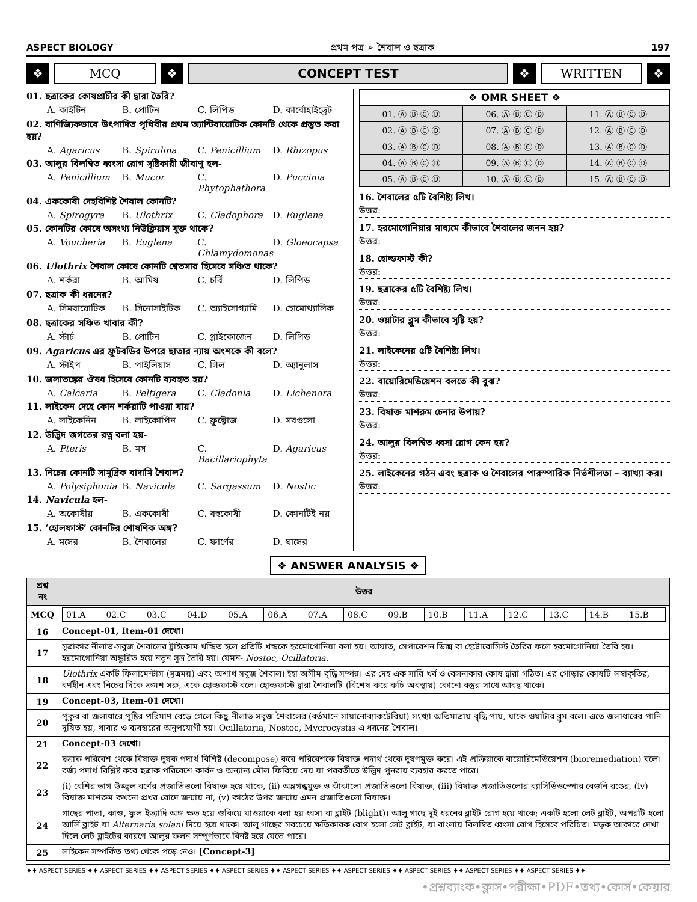ASPECT BIOLOGY প্রথম পত্র ➢ শৈবাল ও ছত্রাক 197
❖ MCQ ❖ CONCEPT TEST ❖ WRITTEN ❖
01. ছত্রাকের কোষপ্রাচীর কী দ্বারা তৈরি?
A. কাইটিন B. প্রোটিন C. লিপিড D. কার্বোহাইড্রেট
02. বাণিজ্যিকভাবে উৎপাদিত পৃথিবীর প্রথম অ্যান্টিবায়োটিক কোনটি থেকে প্রস্তুত করা হয়?
A. Agaricus B. Spirulina C. Penicillium D. Rhizopus
03. আলুর বিলম্বিত ধ্বংসা রোগ সৃষ্টিকারী জীবাণু হল-
A. Penicillium B. Mucor C. Phytophathora D. Puccinia
04. এককোষী দেহবিশিষ্ট শৈবাল কোনটি?
A. Spirogyra B. Ulothrix C. Cladophora D. Euglena
05. কোনটির কোষে অসংখ্য নিউক্লিয়াস যুক্ত থাকে?
A. Voucheria B. Euglena C. Chlamydomonas D. Gloeocapsa
06. Ulothrix শৈবাল কোষে কোনটি শ্বেতসার হিসেবে সঞ্চিত থাকে?
A. শর্করা B. আমিষ C. চর্বি D. লিপিড
07. ছত্রাক কী ধরনের?
A. সিমবায়োটিক B. সিনোসাইটিক C. অ্যাইসোগ্যামি D. হোমোথ্যালিক
08. ছত্রাকের সঞ্চিত খাবার কী?
A. স্টার্চ B. প্রোটিন C. গ্লাইকোজেন D. লিপিড
09. Agaricus এর ফ্রুটবডির উপরে ছাতার ন্যায় অংশকে কী বলে?
A. স্টাইপ B. পাইলিয়াস C. গিল D. অ্যানুলাস
10. জলাতঙ্কের ঔষধ হিসেবে কোনটি ব্যবহৃত হয়?
A. Calcaria B. Peltigera C. Cladonia D. Lichenora
11. লাইকেন দেহে কোন শর্করাটি পাওয়া যায়?
A. লাইকেনিন B. লাইকোপিন C. ফ্রুক্টোজ D. সবগুলো
12. উদ্ভিদ জগতের রত্ন বলা হয়-
A. Pteris B. মস C. Bacillariophyta D. Agaricus
13. নিচের কোনটি সামুদ্রিক বাদামি শৈবাল?
A. Polysiphonia B. Navicula C. Sargassum D. Nostic
14. Navicula হল-
A. অকোষীয় B. এককোষী C. বহুকোষী D. কোনটিই নয়
15. ‘হোলফাস্ট’ কোনটির শোষণিক অঙ্গ?
A. মসের B. শৈবালের C. ফার্ণের D. ঘাসের
| ❖ OMR SHEET ❖ | | |
| --- | --- | --- |
| 01. Ⓐ Ⓑ Ⓒ Ⓓ | 06. Ⓐ Ⓑ Ⓒ Ⓓ | 11. Ⓐ Ⓑ Ⓒ Ⓓ |
| 02. Ⓐ Ⓑ Ⓒ Ⓓ | 07. Ⓐ Ⓑ Ⓒ Ⓓ | 12. Ⓐ Ⓑ Ⓒ Ⓓ |
| 03. Ⓐ Ⓑ Ⓒ Ⓓ | 08. Ⓐ Ⓑ Ⓒ Ⓓ | 13. Ⓐ Ⓑ Ⓒ Ⓓ |
| 04. Ⓐ Ⓑ Ⓒ Ⓓ | 09. Ⓐ Ⓑ Ⓒ Ⓓ | 14. Ⓐ Ⓑ Ⓒ Ⓓ |
| 05. Ⓐ Ⓑ Ⓒ Ⓓ | 10. Ⓐ Ⓑ Ⓒ Ⓓ | 15. Ⓐ Ⓑ Ⓒ Ⓓ |
16. শৈবালের ৫টি বৈশিষ্ট্য লিখ।
উত্তর:
17. হরমোগোনিয়ার মাধ্যমে কীভাবে শৈবালের জনন হয়?
উত্তর:
18. হোল্ডফাস্ট কী?
উত্তর:
19. ছত্রাকের ৫টি বৈশিষ্ট্য লিখ।
উত্তর:
20. ওয়াটার ব্লুম কীভাবে সৃষ্টি হয়?
উত্তর:
21. লাইকেনের ৫টি বৈশিষ্ট্য লিখ।
উত্তর:
22. বায়োরিমেডিয়েশন বলতে কী বুঝ?
উত্তর:
23. বিষাক্ত মাশরুম চেনার উপায়?
উত্তর:
24. আলুর বিলম্বিত ধ্বসা রোগ কেন হয়?
উত্তর:
25. লাইকেনের গঠন এবং ছত্রাক ও শৈবালের পারস্পারিক নির্ভশীলতা – ব্যাখ্যা কর।
উত্তর:
❖ ANSWER ANALYSIS ❖
| প্রশ্ন নং | উত্তর |
| --- | --- |
| MCQ | / 01.A / 02.C / 03.C / 04.D / 05.A / 06.A / 07.A / 08.C / 09.B / 10.B / 11.A / 12.C / 13.C / 14.B / 15.B / |
| 16 | Concept-01, Item-01 দেখো। |
| 17 | সূত্রাকার নীলাভ-সবুজ শৈবালের ট্রাইকোম খন্ডিত হলে প্রতিটি খন্ডকে হরমোগোনিয়া বলা হয়। আঘাত, সেপারেশন ডিক্স বা হেটোরোসিস্ট তৈরির ফলে হরমোগোনিয়া তৈরি হয়। হরমোগোনিয়া অঙ্কুরিত হয়ে নতুন সূত্র তৈরি হয়। যেমন- Nostoc, Ocillatoria. |
| 18 | Ulothrix একটি ফিলামেন্টাস (সূত্রময়) এবং অশাখ সবুজ শৈবাল। ইহা অসীম বৃদ্ধি সম্পন্ন। এর দেহ এক সারি খর্ব ও বেলনাকার কোষ দ্বারা গঠিত। এর গোড়ার কোষটি লম্বাকৃতির, বর্ণহীন এবং নিচের দিকে ক্রমশ সরু, একে হোল্ডফাস্ট বলে। হোল্ডফাস্ট দ্বারা শৈবালটি (বিশেষ করে কচি অবস্থায়) কোনো বস্তুর সাথে আবদ্ধ থাকে। |
| 19 | Concept-03, Item-01 দেখো। |
| 20 | পুকুর বা জলাধারে পুষ্টির পরিমাণ বেড়ে গেলে কিছু নীলাভ সবুজ শৈবালের (বর্তমানে সায়ানোব্যাকটেরিয়া) সংখ্যা অতিমাত্রায় বৃদ্ধি পায়, যাকে ওয়াটার ব্লুম বলে। এতে জলাধারের পানি দূষিত হয়, খাবার ও ব্যবহারের অনুপযোগী হয়। Ocillatoria, Nostoc, Mycrocystis এ ধরনের শৈবাল। |
| 21 | Concept-03 দেখো। |
| 22 | ছত্রাক পরিবেশ থেকে বিষাক্ত দূষক পদার্থ বিশিষ্ট (decompose) করে পরিবেশকে বিষাক্ত পদার্থ থেকে দূষণমুক্ত করে। এই প্রক্রিয়াকে বায়োরিমেডিয়েশন (bioremediation) বলে। বর্জ্য পদার্থ বিশ্লিষ্ট করে ছত্রাক পরিবেশে কার্বন ও অন্যান্য মৌল ফিরিয়ে দেয় যা পরবর্তীতে উদ্ভিদ পুনরায় ব্যবহার করতে পারে। |
| 23 | (i) বেশির ভাগ উজ্জ্বল বর্ণের প্রজাতিগুলো বিষাক্ত হয়ে থাকে, (ii) অম্লগন্ধযুক্ত ও ঝাঁঝালো প্রজাতিগুলো বিষাক্ত, (iii) বিষাক্ত প্রজাতিগুলোর ব্যাসিডিওস্পোর বেগুনি রঙের, (iv) বিষাক্ত মাশরুম কখনো প্রখর রোদে জন্মায় না, (v) কাঠের উপর জন্মায় এমন প্রজাতিগুলো বিষাক্ত। |
| 24 | গাছের পাতা, কাণ্ড, ফুল ইত্যাদি অঙ্গ ক্ষত হয়ে শুকিয়ে যাওয়াকে বলা হয় ধ্বসা বা ব্লাইট (blight)। আলু গাছে দুই ধরনের ব্লাইট রোগ হয়ে থাকে; একটি হলো লেট ব্লাইট, অপরটি হলো আর্লি ব্লাইট যা Alternaria solani দিয়ে হয়ে থাকে। আলু গাছের সবচেয়ে ক্ষতিকারক রোগ হলো লেট ব্লাইট, যা বাংলায় বিলম্বিত ধ্বংসা রোগ হিসেবে পরিচিত। মড়ক আকারে দেখা দিলে লেট ব্লাইটের কারণে আলুর ফলন সম্পূর্ণভাবে বিনষ্ট হয়ে যেতে পারে। |
| 25 | লাইকেন সম্পর্কিত তথ্য থেকে পড়ে নেও। [Concept-3] |
♦♦ ASPECT SERIES ♦♦ ASPECT SERIES ♦♦ ASPECT SERIES ♦♦ ASPECT SERIES ♦♦ ASPECT SERIES ♦♦ ASPECT SERIES ♦♦ ASPECT SERIES ♦♦ ASPECT SERIES ♦♦ ASPECT SERIES ♦♦
•প্রশ্নব্যাংক•ক্লাস•পরীক্ষা•PDF•তথ্য•কোর্স•কেয়ার